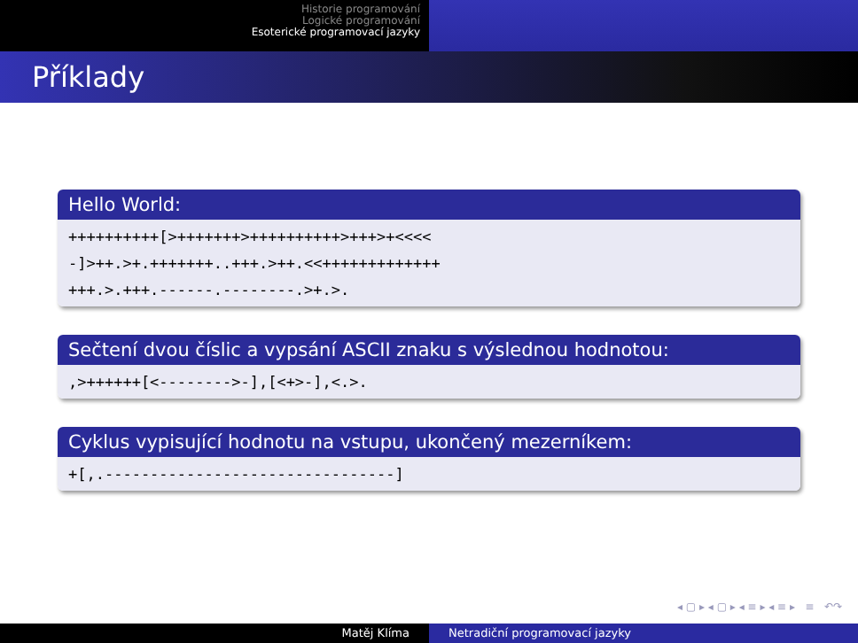Historie programování
Logické programování
Esoterické programovací jazyky
Příklady
Hello World:
++++++++++[>+++++++>++++++++++>+++>+<<<< -]>++.>+.+++++++..+++.>++.<<+++++++++++++ +++.>.+++.------.--------.>+.>.
Sečtení dvou číslic a vypsání ASCII znaku s výslednou hodnotou:
,>++++++[<-------->-],[<+>-],<.>.
Cyklus vypisující hodnotu na vstupu, ukončený mezerníkem:
+[,.--------------------------------]
◂ ▢ ▸ ◂ ▢ ▸ ◂ ≡ ▸ ◂ ≡ ▸ ≡ ↶↷
Matěj Klíma Netradiční programovací jazyky